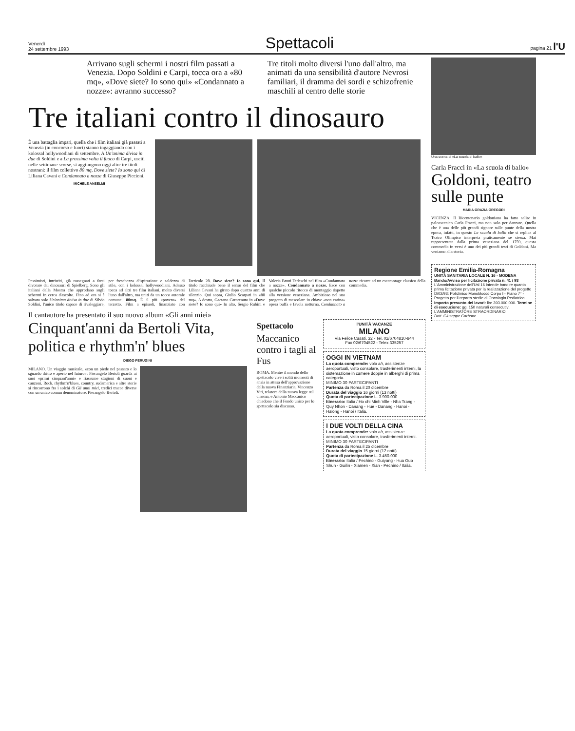Venerdì
24 settembre 1993
Spettacoli
pagina 21 l'U
Arrivano sugli schermi i nostri film passati a Venezia. Dopo Soldini e Carpi, tocca ora a «80 mq», «Dove siete? Io sono qui» «Condannato a nozze»: avranno successo?
Tre titoli molto diversi l'uno dall'altro, ma animati da una sensibilità d'autore Nevrosi familiari, il dramma dei sordi e schizofrenie maschili al centro delle storie
Tre italiani contro il dinosauro
È una battaglia impari, quella che i film italiani già passati a Venezia (in concorso e fuori) stanno ingaggiando con i kolossal hollywoodiani di settembre. A Un'anima divisa in due di Soldini e a La prossima volta il fuoco di Carpi, usciti nelle settimane scorse, si aggiungono oggi altre tre titoli nostrani: il film collettivo 80 mq, Dove siete? Io sono qui di Liliana Cavani e Condannato a nozze di Giuseppe Piccioni.
MICHELE ANSELMI
Pessimisti, intristiti, già rassegnati a farsi divorare dai dinosauri di Spielberg. Sono gli italiani della Mostra che approdano sugli schermi in cerca d'ascolto. Fino ad ora si è salvato solo Un'anima divisa in due di Silvio Soldini, l'unico titolo capace di rivaleggiare, per freschezza d'ispirazione e saldezza di stile, con i kolossal hollywoodiani. Adesso tocca ad altri tre film italiani, molto diversi l'uno dall'altro, ma uniti da un tocco autorale comune. 80mq. È il più «povero» del terzetto. Film a episodi, finanziato con l'articolo 28. Dove siete? Io sono qui. Il titolo racchiude bene il senso del film che Liliana Cavani ha girato dopo quattro anni di silenzio. Qui sopra, Giulio Scarpati in «80 mq». A destra, Gaetano Carotenuto in «Dove siete? Io sono qui» In alto, Sergio Rubini e Valeria Bruni Tedeschi nel film «Condannato a nozze». Condannato a nozze. Esce con qualche piccolo ritocco di montaggio rispetto alla versione veneziana. Ambizioso nel suo progetto di mescolare in chiave «non carina» opera buffa e favola notturna, Condannato a nozze ricorre ad un escamotage classico della commedia.
Il cantautore ha presentato il suo nuovo album «Gli anni miei»
Cinquant'anni da Bertoli Vita, politica e rhythm'n' blues
DIEGO PERUGINI
MILANO. Un viaggio musicale, «con un piede nel passato e lo sguardo dritto e aperto nel futuro»: Pierangelo Bertoli guarda ai suoi «primi cinquant'anni» e riassume stagioni di suoni e canzoni. Rock, rhythm'n'blues, country, sudamerica e altre storie si rincorrono fra i solchi di Gli anni miei, tredici tracce diverse con un unico comun denominatore. Pierangelo Bertoli.
Spettacolo
Maccanico contro i tagli al Fus
ROMA. Mentre il mondo dello spettacolo vive i soliti momenti di ansia in attesa dell'approvazione della nuova Finanziaria, Vincenzo Viti, relatore della nuova legge sul cinema, e Antonio Maccanico chiedono che il Fondo unico per lo spettacolo sia discusso.
l'UNITÀ VACANZE
MILANO
Via Felice Casati, 32 - Tel. 02/6704810-844
Fax 02/6704522 - Telex 335257
OGGI IN VIETNAM
La quota comprende: volo a/r, assistenze aeroportuali, visto consolare, trasferimenti interni, la sistemazione in camere doppie in alberghi di prima categoria.
MINIMO 30 PARTECIPANTI
Partenza da Roma il 20 dicembre
Durata del viaggio 16 giorni (13 notti)
Quota di partecipazione L. 3.900.000
Itinerario: Italia / Ho chi Minh Ville - Nha Trang - Quy Nhon - Danang - Huè - Danang - Hanoi - Halong - Hanoi / Italia.
I DUE VOLTI DELLA CINA
La quota comprende: volo a/r, assistenze aeroportuali, visto consolare, trasferimenti interni.
MINIMO 30 PARTECIPANTI
Partenza da Roma il 25 dicembre
Durata del viaggio 15 giorni (12 notti)
Quota di partecipazione L. 3.450.000
Itinerario: Italia / Pechino - Guiyang - Hua Guo Shun - Guilin - Xiamen - Xian - Pechino / Italia.
Una scena di «La scuola di ballo»
Carla Fracci in «La scuola di ballo»
Goldoni, teatro sulle punte
MARIA GRAZIA GREGORI
VICENZA. Il Bicentenario goldoniano ha fatto salire in palcoscenico Carla Fracci, ma non solo per danzare. Quella che è una delle più grandi signore sulle punte della nostra epoca, infatti, in questo La scuola di ballo che si replica al Teatro Olimpico interpreta praticamente se stessa. Mai rappresentata dalla prima veneziana del 1759, questa commedia in versi è uno dei più grandi testi di Goldoni. Ma veniamo alla storia.
Regione Emilia-Romagna
UNITÀ SANITARIA LOCALE N. 16 - MODENA
Bando/Avviso per licitazione privata n. 41 / 93
L'Amministrazione dell'Usl 16 intende bandire quanto prima licitazione privata per la realizzazione del progetto D/02/93: Policlinico Monoblocco Corpo I - Piano 7° - Progetto per il reparto sterile di Oncologia Pediatrica. Importo presunto dei lavori: lire 393.000.000. Termine di esecuzione: gg. 150 naturali consecutivi.
L'AMMINISTRATORE STRAORDINARIO
Dott. Giuseppe Carbone